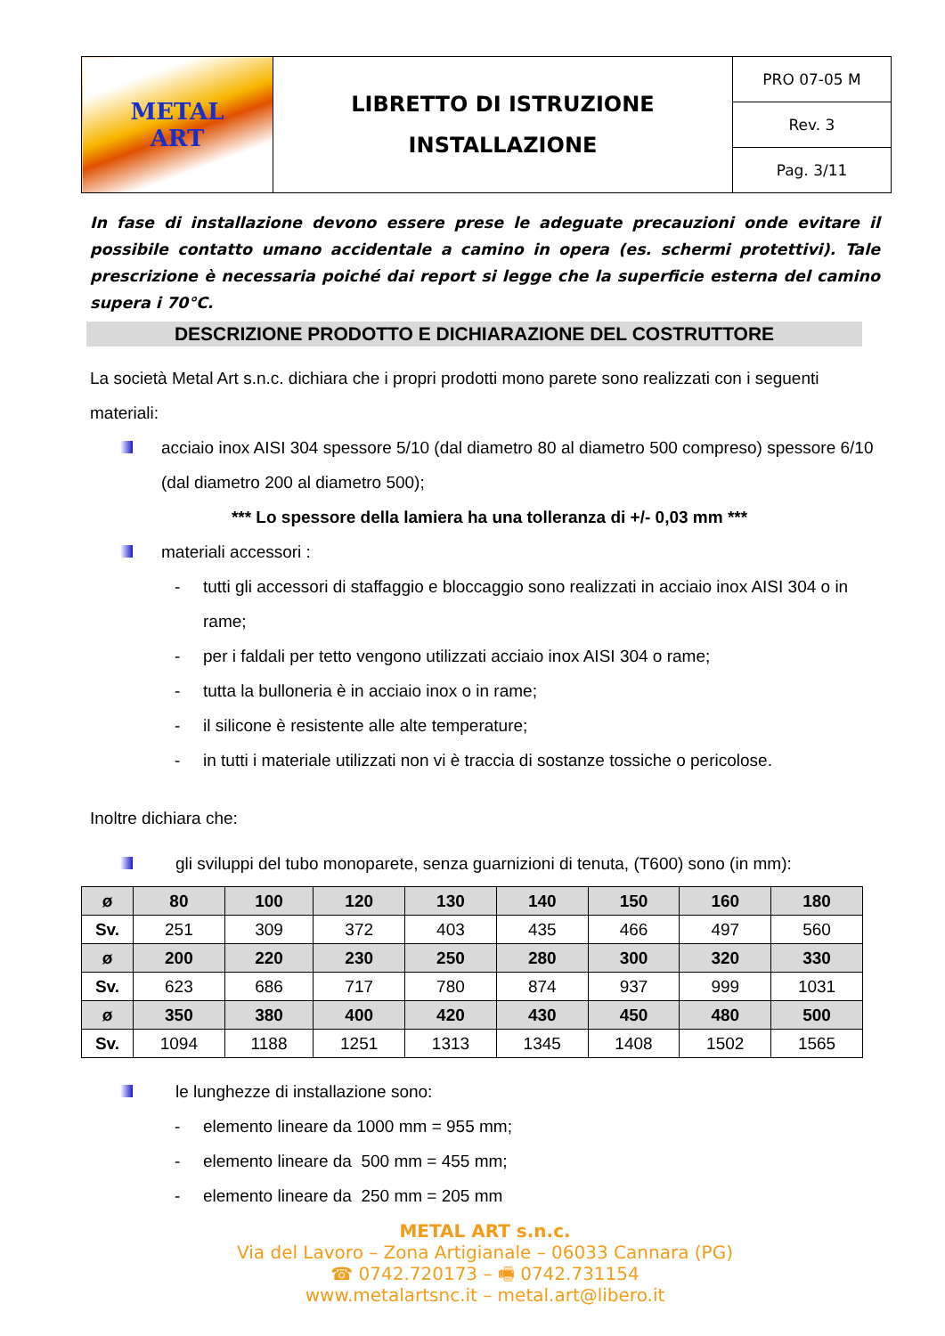| METAL ART | LIBRETTO DI ISTRUZIONE INSTALLAZIONE | PRO 07-05 M |
| | | Rev. 3 |
| | | Pag. 3/11 |
In fase di installazione devono essere prese le adeguate precauzioni onde evitare il possibile contatto umano accidentale a camino in opera (es. schermi protettivi). Tale prescrizione è necessaria poiché dai report si legge che la superficie esterna del camino supera i 70°C.
DESCRIZIONE PRODOTTO E DICHIARAZIONE DEL COSTRUTTORE
La società Metal Art s.n.c. dichiara che i propri prodotti mono parete sono realizzati con i seguenti materiali:
acciaio inox AISI 304 spessore 5/10 (dal diametro 80 al diametro 500 compreso) spessore 6/10 (dal diametro 200 al diametro 500);
*** Lo spessore della lamiera ha una tolleranza di +/- 0,03 mm ***
materiali accessori :
- tutti gli accessori di staffaggio e bloccaggio sono realizzati in acciaio inox AISI 304 o in rame;
- per i faldali per tetto vengono utilizzati acciaio inox AISI 304 o rame;
- tutta la bulloneria è in acciaio inox o in rame;
- il silicone è resistente alle alte temperature;
- in tutti i materiale utilizzati non vi è traccia di sostanze tossiche o pericolose.
Inoltre dichiara che:
gli sviluppi del tubo monoparete, senza guarnizioni di tenuta, (T600) sono (in mm):
| ø | 80 | 100 | 120 | 130 | 140 | 150 | 160 | 180 |
| Sv. | 251 | 309 | 372 | 403 | 435 | 466 | 497 | 560 |
| ø | 200 | 220 | 230 | 250 | 280 | 300 | 320 | 330 |
| Sv. | 623 | 686 | 717 | 780 | 874 | 937 | 999 | 1031 |
| ø | 350 | 380 | 400 | 420 | 430 | 450 | 480 | 500 |
| Sv. | 1094 | 1188 | 1251 | 1313 | 1345 | 1408 | 1502 | 1565 |
le lunghezze di installazione sono:
- elemento lineare da 1000 mm = 955 mm;
- elemento lineare da 500 mm = 455 mm;
- elemento lineare da 250 mm = 205 mm
METAL ART s.n.c.
Via del Lavoro – Zona Artigianale – 06033 Cannara (PG)
☎ 0742.720173 – 🖷 0742.731154
www.metalartsnc.it – metal.art@libero.it